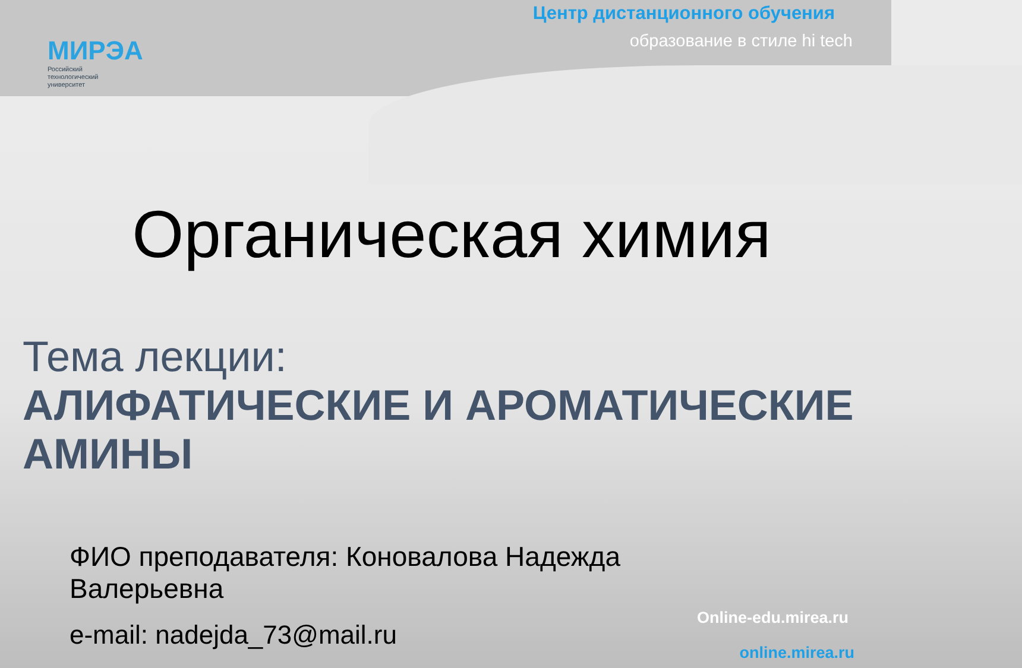МИРЭА
Российский
технологический
университет
Центр дистанционного обучения
образование в стиле hi tech
Органическая химия
Тема лекции:
АЛИФАТИЧЕСКИЕ И АРОМАТИЧЕСКИЕ АМИНЫ
ФИО преподавателя: Коновалова Надежда
Валерьевна
e-mail: nadejda_73@mail.ru
Online-edu.mirea.ru
online.mirea.ru